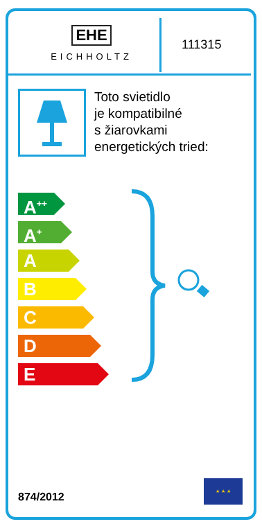EHE
EICHHOLTZ
111315
Toto svietidlo
je kompatibilné
s žiarovkami
energetických tried:
A<sup>++</sup>
A<sup>+</sup>
A
B
C
D
E
874/2012
★ ★ ★